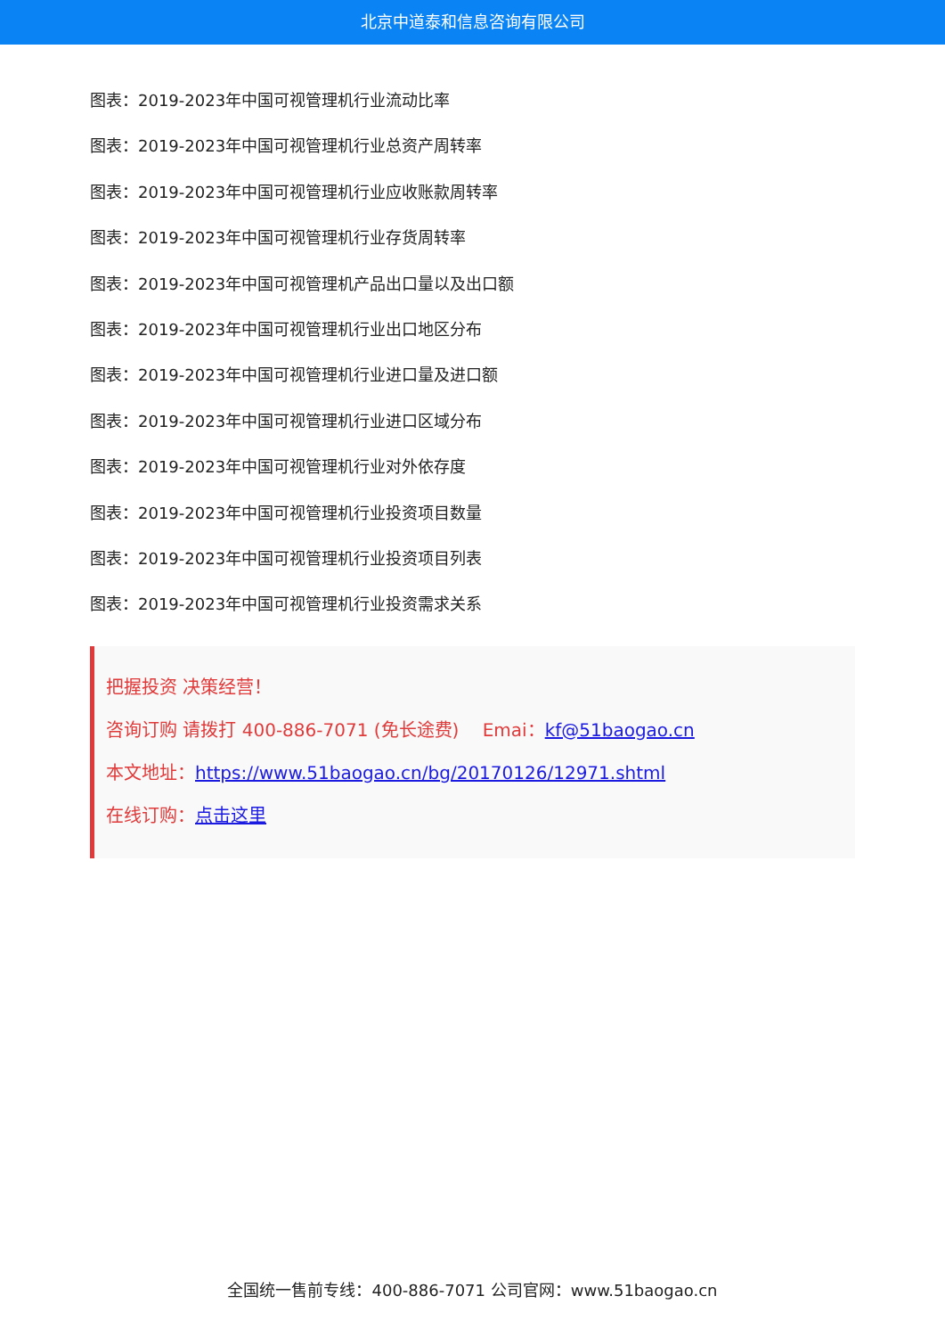北京中道泰和信息咨询有限公司
图表：2019-2023年中国可视管理机行业流动比率
图表：2019-2023年中国可视管理机行业总资产周转率
图表：2019-2023年中国可视管理机行业应收账款周转率
图表：2019-2023年中国可视管理机行业存货周转率
图表：2019-2023年中国可视管理机产品出口量以及出口额
图表：2019-2023年中国可视管理机行业出口地区分布
图表：2019-2023年中国可视管理机行业进口量及进口额
图表：2019-2023年中国可视管理机行业进口区域分布
图表：2019-2023年中国可视管理机行业对外依存度
图表：2019-2023年中国可视管理机行业投资项目数量
图表：2019-2023年中国可视管理机行业投资项目列表
图表：2019-2023年中国可视管理机行业投资需求关系
把握投资 决策经营！
咨询订购 请拨打 400-886-7071 (免长途费)　 Emai：kf@51baogao.cn
本文地址：https://www.51baogao.cn/bg/20170126/12971.shtml
在线订购：点击这里
全国统一售前专线：400-886-7071 公司官网：www.51baogao.cn